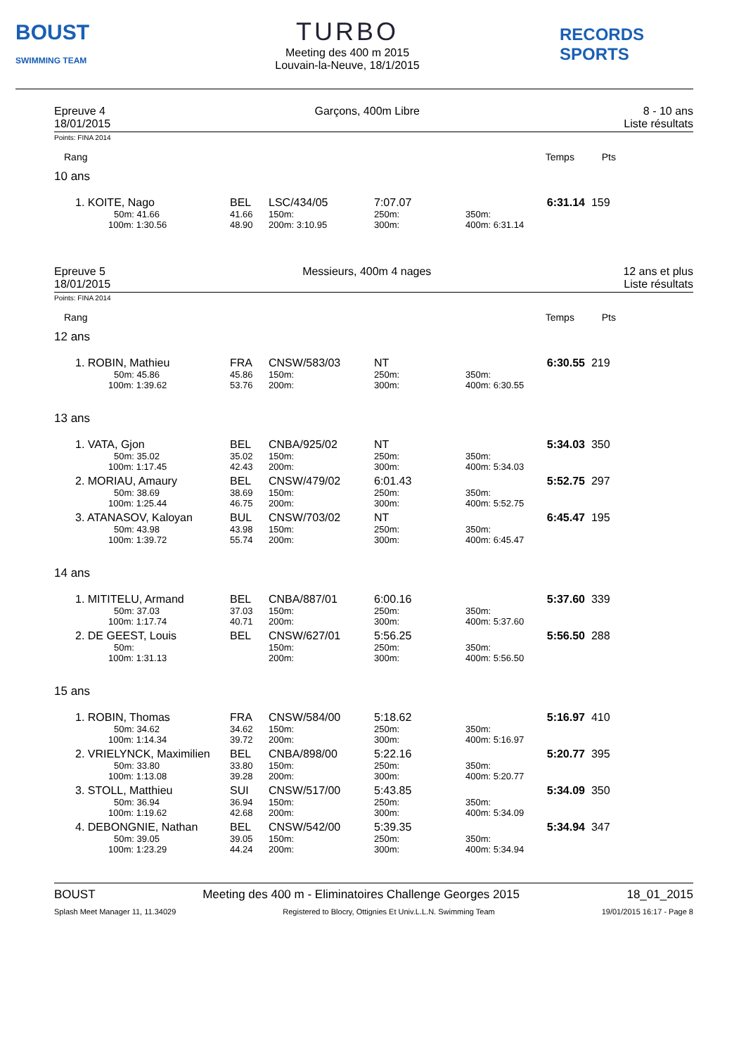BOUST
SWIMMING TEAM
TURBO
Meeting des 400 m 2015
Louvain-la-Neuve, 18/1/2015
RECORDS SPORTS
Epreuve 4
18/01/2015
Garçons, 400m Libre 8 - 10 ans
Liste résultats
Points: FINA 2014
| Rang | Temps Pts |
10 ans
| 1. KOITE, Nago | BEL | LSC/434/05 | 7:07.07 | | 6:31.14 | 159 |
| 50m: 41.66 | 41.66 | 150m: | 250m: | 350m: | | |
| 100m: 1:30.56 | 48.90 | 200m: 3:10.95 | 300m: | 400m: 6:31.14 | | |
Epreuve 5
18/01/2015
Messieurs, 400m 4 nages 12 ans et plus
Liste résultats
Points: FINA 2014
| Rang | Temps Pts |
12 ans
| 1. ROBIN, Mathieu | FRA | CNSW/583/03 | NT | | 6:30.55 | 219 |
| 50m: 45.86 | 45.86 | 150m: | 250m: | 350m: | | |
| 100m: 1:39.62 | 53.76 | 200m: | 300m: | 400m: 6:30.55 | | |
13 ans
| 1. VATA, Gjon | BEL | CNBA/925/02 | NT | | 5:34.03 | 350 |
| 50m: 35.02 | 35.02 | 150m: | 250m: | 350m: | | |
| 100m: 1:17.45 | 42.43 | 200m: | 300m: | 400m: 5:34.03 | | |
| 2. MORIAU, Amaury | BEL | CNSW/479/02 | 6:01.43 | | 5:52.75 | 297 |
| 50m: 38.69 | 38.69 | 150m: | 250m: | 350m: | | |
| 100m: 1:25.44 | 46.75 | 200m: | 300m: | 400m: 5:52.75 | | |
| 3. ATANASOV, Kaloyan | BUL | CNSW/703/02 | NT | | 6:45.47 | 195 |
| 50m: 43.98 | 43.98 | 150m: | 250m: | 350m: | | |
| 100m: 1:39.72 | 55.74 | 200m: | 300m: | 400m: 6:45.47 | | |
14 ans
| 1. MITITELU, Armand | BEL | CNBA/887/01 | 6:00.16 | | 5:37.60 | 339 |
| 50m: 37.03 | 37.03 | 150m: | 250m: | 350m: | | |
| 100m: 1:17.74 | 40.71 | 200m: | 300m: | 400m: 5:37.60 | | |
| 2. DE GEEST, Louis | BEL | CNSW/627/01 | 5:56.25 | | 5:56.50 | 288 |
| 50m: | | 150m: | 250m: | 350m: | | |
| 100m: 1:31.13 | | 200m: | 300m: | 400m: 5:56.50 | | |
15 ans
| 1. ROBIN, Thomas | FRA | CNSW/584/00 | 5:18.62 | | 5:16.97 | 410 |
| 50m: 34.62 | 34.62 | 150m: | 250m: | 350m: | | |
| 100m: 1:14.34 | 39.72 | 200m: | 300m: | 400m: 5:16.97 | | |
| 2. VRIELYNCK, Maximilien | BEL | CNBA/898/00 | 5:22.16 | | 5:20.77 | 395 |
| 50m: 33.80 | 33.80 | 150m: | 250m: | 350m: | | |
| 100m: 1:13.08 | 39.28 | 200m: | 300m: | 400m: 5:20.77 | | |
| 3. STOLL, Matthieu | SUI | CNSW/517/00 | 5:43.85 | | 5:34.09 | 350 |
| 50m: 36.94 | 36.94 | 150m: | 250m: | 350m: | | |
| 100m: 1:19.62 | 42.68 | 200m: | 300m: | 400m: 5:34.09 | | |
| 4. DEBONGNIE, Nathan | BEL | CNSW/542/00 | 5:39.35 | | 5:34.94 | 347 |
| 50m: 39.05 | 39.05 | 150m: | 250m: | 350m: | | |
| 100m: 1:23.29 | 44.24 | 200m: | 300m: | 400m: 5:34.94 | | |
BOUST Meeting des 400 m - Eliminatoires Challenge Georges 2015
18_01_2015
Splash Meet Manager 11, 11.34029
Registered to Blocry, Ottignies Et Univ.L.L.N. Swimming Team
19/01/2015 16:17 - Page 8